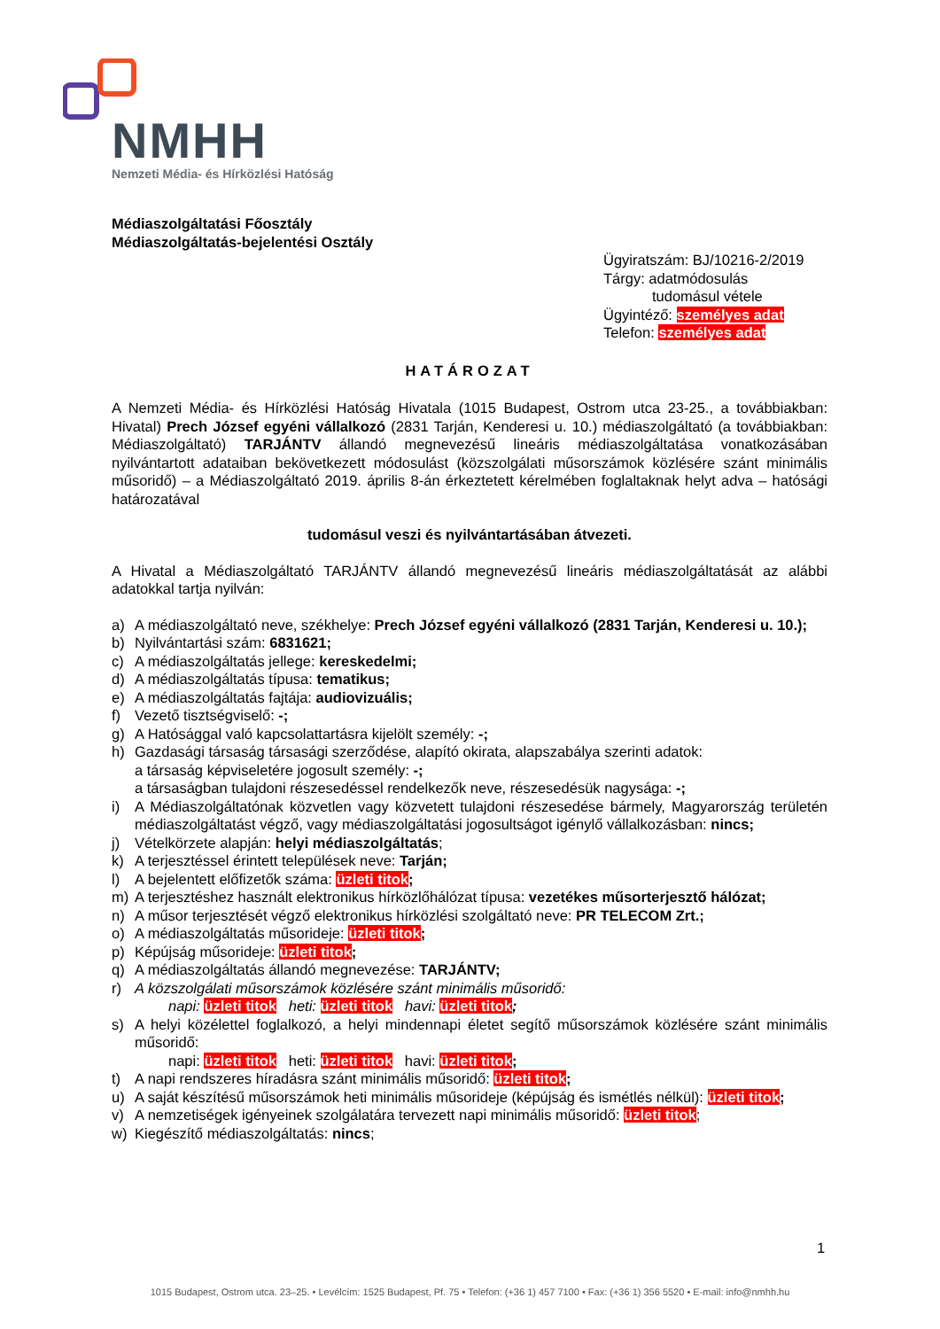NMHH
Nemzeti Média- és Hírközlési Hatóság
Médiaszolgáltatási Főosztály
Médiaszolgáltatás-bejelentési Osztály
Ügyiratszám: BJ/10216-2/2019
Tárgy: adatmódosulás
tudomásul vétele
Ügyintéző: személyes adat
Telefon: személyes adat
HATÁROZAT
A Nemzeti Média- és Hírközlési Hatóság Hivatala (1015 Budapest, Ostrom utca 23-25., a továbbiakban: Hivatal) Prech József egyéni vállalkozó (2831 Tarján, Kenderesi u. 10.) médiaszolgáltató (a továbbiakban: Médiaszolgáltató) TARJÁNTV állandó megnevezésű lineáris médiaszolgáltatása vonatkozásában nyilvántartott adataiban bekövetkezett módosulást (közszolgálati műsorszámok közlésére szánt minimális műsoridő) – a Médiaszolgáltató 2019. április 8-án érkeztetett kérelmében foglaltaknak helyt adva – hatósági határozatával
tudomásul veszi és nyilvántartásában átvezeti.
A Hivatal a Médiaszolgáltató TARJÁNTV állandó megnevezésű lineáris médiaszolgáltatását az alábbi adatokkal tartja nyilván:
a) A médiaszolgáltató neve, székhelye: Prech József egyéni vállalkozó (2831 Tarján, Kenderesi u. 10.);
b) Nyilvántartási szám: 6831621;
c) A médiaszolgáltatás jellege: kereskedelmi;
d) A médiaszolgáltatás típusa: tematikus;
e) A médiaszolgáltatás fajtája: audiovizuális;
f) Vezető tisztségviselő: -;
g) A Hatósággal való kapcsolattartásra kijelölt személy: -;
h) Gazdasági társaság társasági szerződése, alapító okirata, alapszabálya szerinti adatok:
a társaság képviseletére jogosult személy: -;
a társaságban tulajdoni részesedéssel rendelkezők neve, részesedésük nagysága: -;
i) A Médiaszolgáltatónak közvetlen vagy közvetett tulajdoni részesedése bármely, Magyarország területén médiaszolgáltatást végző, vagy médiaszolgáltatási jogosultságot igénylő vállalkozásban: nincs;
j) Vételkörzete alapján: helyi médiaszolgáltatás;
k) A terjesztéssel érintett települések neve: Tarján;
l) A bejelentett előfizetők száma: üzleti titok;
m) A terjesztéshez használt elektronikus hírközlőhálózat típusa: vezetékes műsorterjesztő hálózat;
n) A műsor terjesztését végző elektronikus hírközlési szolgáltató neve: PR TELECOM Zrt.;
o) A médiaszolgáltatás műsorideje: üzleti titok;
p) Képújság műsorideje: üzleti titok;
q) A médiaszolgáltatás állandó megnevezése: TARJÁNTV;
r) A közszolgálati műsorszámok közlésére szánt minimális műsoridő:
napi: üzleti titok heti: üzleti titok havi: üzleti titok;
s) A helyi közélettel foglalkozó, a helyi mindennapi életet segítő műsorszámok közlésére szánt minimális műsoridő:
napi: üzleti titok heti: üzleti titok havi: üzleti titok;
t) A napi rendszeres híradásra szánt minimális műsoridő: üzleti titok;
u) A saját készítésű műsorszámok heti minimális műsorideje (képújság és ismétlés nélkül): üzleti titok;
v) A nemzetiségek igényeinek szolgálatára tervezett napi minimális műsoridő: üzleti titok;
w) Kiegészítő médiaszolgáltatás: nincs;
1
1015 Budapest, Ostrom utca. 23–25. • Levélcím: 1525 Budapest, Pf. 75 • Telefon: (+36 1) 457 7100 • Fax: (+36 1) 356 5520 • E-mail: info@nmhh.hu